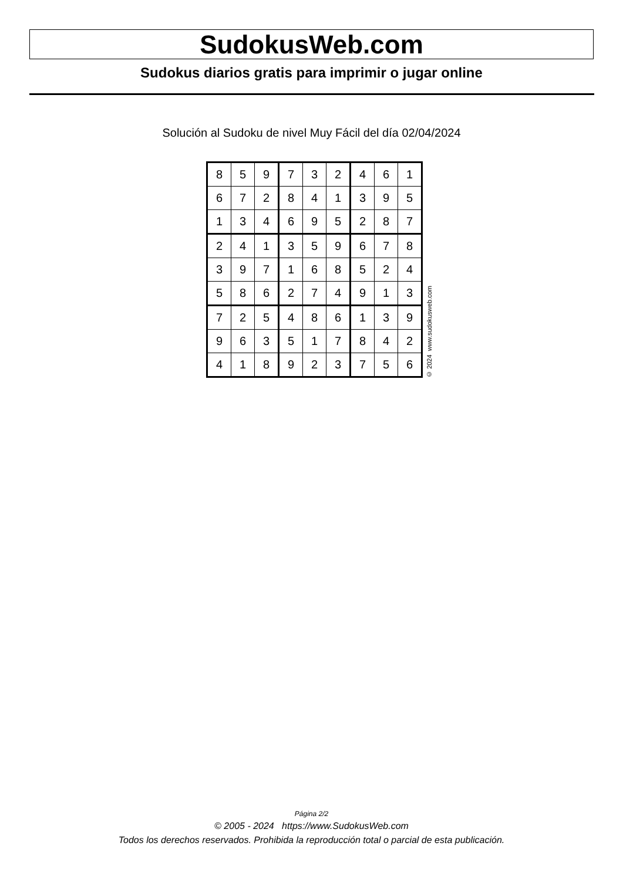SudokusWeb.com
Sudokus diarios gratis para imprimir o jugar online
Solución al Sudoku de nivel Muy Fácil del día 02/04/2024
| 8 | 5 | 9 | 7 | 3 | 2 | 4 | 6 | 1 |
| 6 | 7 | 2 | 8 | 4 | 1 | 3 | 9 | 5 |
| 1 | 3 | 4 | 6 | 9 | 5 | 2 | 8 | 7 |
| 2 | 4 | 1 | 3 | 5 | 9 | 6 | 7 | 8 |
| 3 | 9 | 7 | 1 | 6 | 8 | 5 | 2 | 4 |
| 5 | 8 | 6 | 2 | 7 | 4 | 9 | 1 | 3 |
| 7 | 2 | 5 | 4 | 8 | 6 | 1 | 3 | 9 |
| 9 | 6 | 3 | 5 | 1 | 7 | 8 | 4 | 2 |
| 4 | 1 | 8 | 9 | 2 | 3 | 7 | 5 | 6 |
© 2024 www.sudokusweb.com
Página 2/2
© 2005 - 2024 https://www.SudokusWeb.com
Todos los derechos reservados. Prohibida la reproducción total o parcial de esta publicación.